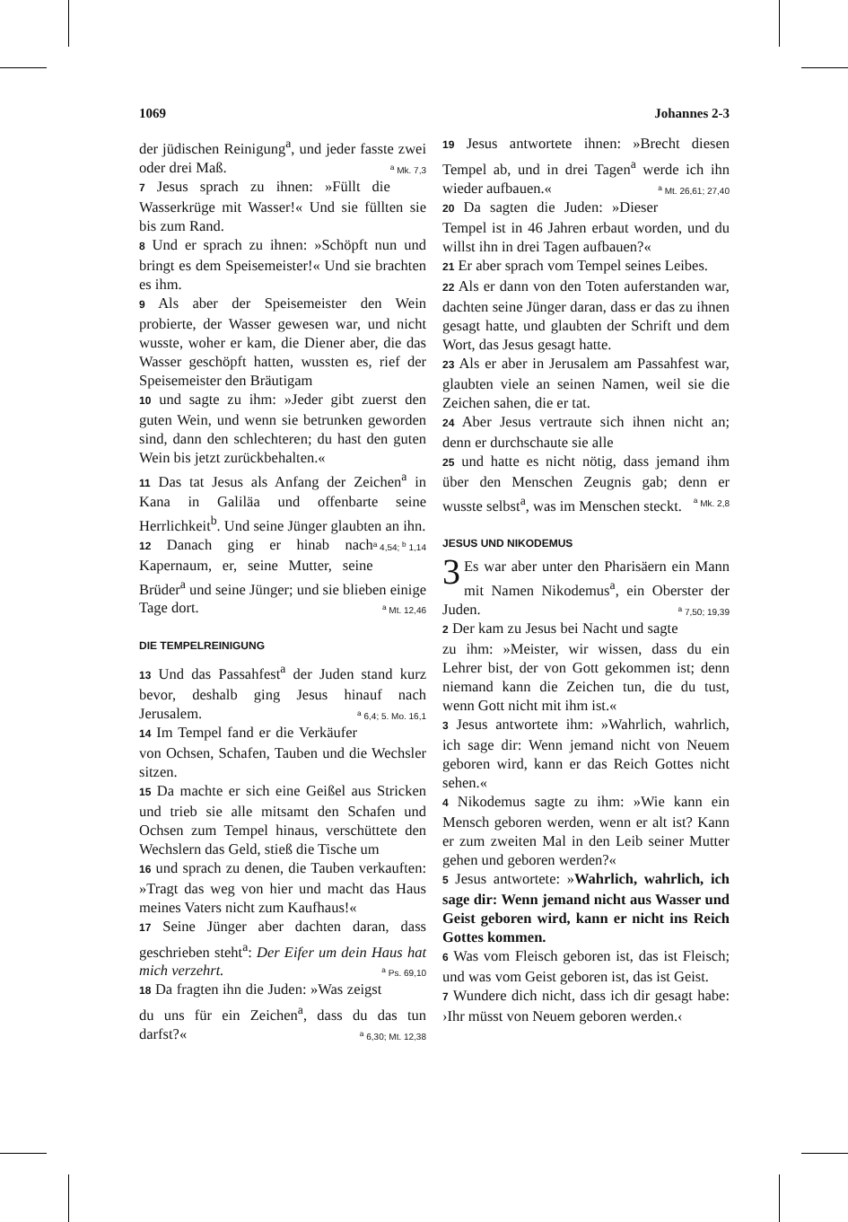1069 Johannes 2-3
der jüdischen Reinigung<sup>a</sup>, und jeder fasste zwei oder drei Maß. <sup>a</sup> Mk. 7,3
7 Jesus sprach zu ihnen: »Füllt die Wasserkrüge mit Wasser!« Und sie füllten sie bis zum Rand.
8 Und er sprach zu ihnen: »Schöpft nun und bringt es dem Speisemeister!« Und sie brachten es ihm.
9 Als aber der Speisemeister den Wein probierte, der Wasser gewesen war, und nicht wusste, woher er kam, die Diener aber, die das Wasser geschöpft hatten, wussten es, rief der Speisemeister den Bräutigam
10 und sagte zu ihm: »Jeder gibt zuerst den guten Wein, und wenn sie betrunken geworden sind, dann den schlechteren; du hast den guten Wein bis jetzt zurückbehalten.«
11 Das tat Jesus als Anfang der Zeichen<sup>a</sup> in Kana in Galiläa und offenbarte seine Herrlichkeit<sup>b</sup>. Und seine Jünger glaubten an ihn. <sup>a</sup> 4,54; <sup>b</sup> 1,14
12 Danach ging er hinab nach Kapernaum, er, seine Mutter, seine Brüder<sup>a</sup> und seine Jünger; und sie blieben einige Tage dort. <sup>a</sup> Mt. 12,46
DIE TEMPELREINIGUNG
13 Und das Passahfest<sup>a</sup> der Juden stand kurz bevor, deshalb ging Jesus hinauf nach Jerusalem. <sup>a</sup> 6,4; 5. Mo. 16,1
14 Im Tempel fand er die Verkäufer von Ochsen, Schafen, Tauben und die Wechsler sitzen.
15 Da machte er sich eine Geißel aus Stricken und trieb sie alle mitsamt den Schafen und Ochsen zum Tempel hinaus, verschüttete den Wechslern das Geld, stieß die Tische um
16 und sprach zu denen, die Tauben verkauften: »Tragt das weg von hier und macht das Haus meines Vaters nicht zum Kaufhaus!«
17 Seine Jünger aber dachten daran, dass geschrieben steht<sup>a</sup>: Der Eifer um dein Haus hat mich verzehrt. <sup>a</sup> Ps. 69,10
18 Da fragten ihn die Juden: »Was zeigst du uns für ein Zeichen<sup>a</sup>, dass du das tun darfst?« <sup>a</sup> 6,30; Mt. 12,38
19 Jesus antwortete ihnen: »Brecht diesen Tempel ab, und in drei Tagen<sup>a</sup> werde ich ihn wieder aufbauen.« <sup>a</sup> Mt. 26,61; 27,40
20 Da sagten die Juden: »Dieser Tempel ist in 46 Jahren erbaut worden, und du willst ihn in drei Tagen aufbauen?«
21 Er aber sprach vom Tempel seines Leibes.
22 Als er dann von den Toten auferstanden war, dachten seine Jünger daran, dass er das zu ihnen gesagt hatte, und glaubten der Schrift und dem Wort, das Jesus gesagt hatte.
23 Als er aber in Jerusalem am Passahfest war, glaubten viele an seinen Namen, weil sie die Zeichen sahen, die er tat.
24 Aber Jesus vertraute sich ihnen nicht an; denn er durchschaute sie alle
25 und hatte es nicht nötig, dass jemand ihm über den Menschen Zeugnis gab; denn er wusste selbst<sup>a</sup>, was im Menschen steckt. <sup>a</sup> Mk. 2,8
JESUS UND NIKODEMUS
3 Es war aber unter den Pharisäern ein Mann mit Namen Nikodemus<sup>a</sup>, ein Oberster der Juden. <sup>a</sup> 7,50; 19,39
2 Der kam zu Jesus bei Nacht und sagte zu ihm: »Meister, wir wissen, dass du ein Lehrer bist, der von Gott gekommen ist; denn niemand kann die Zeichen tun, die du tust, wenn Gott nicht mit ihm ist.«
3 Jesus antwortete ihm: »Wahrlich, wahrlich, ich sage dir: Wenn jemand nicht von Neuem geboren wird, kann er das Reich Gottes nicht sehen.«
4 Nikodemus sagte zu ihm: »Wie kann ein Mensch geboren werden, wenn er alt ist? Kann er zum zweiten Mal in den Leib seiner Mutter gehen und geboren werden?«
5 Jesus antwortete: »Wahrlich, wahrlich, ich sage dir: Wenn jemand nicht aus Wasser und Geist geboren wird, kann er nicht ins Reich Gottes kommen.
6 Was vom Fleisch geboren ist, das ist Fleisch; und was vom Geist geboren ist, das ist Geist.
7 Wundere dich nicht, dass ich dir gesagt habe: ›Ihr müsst von Neuem geboren werden.‹